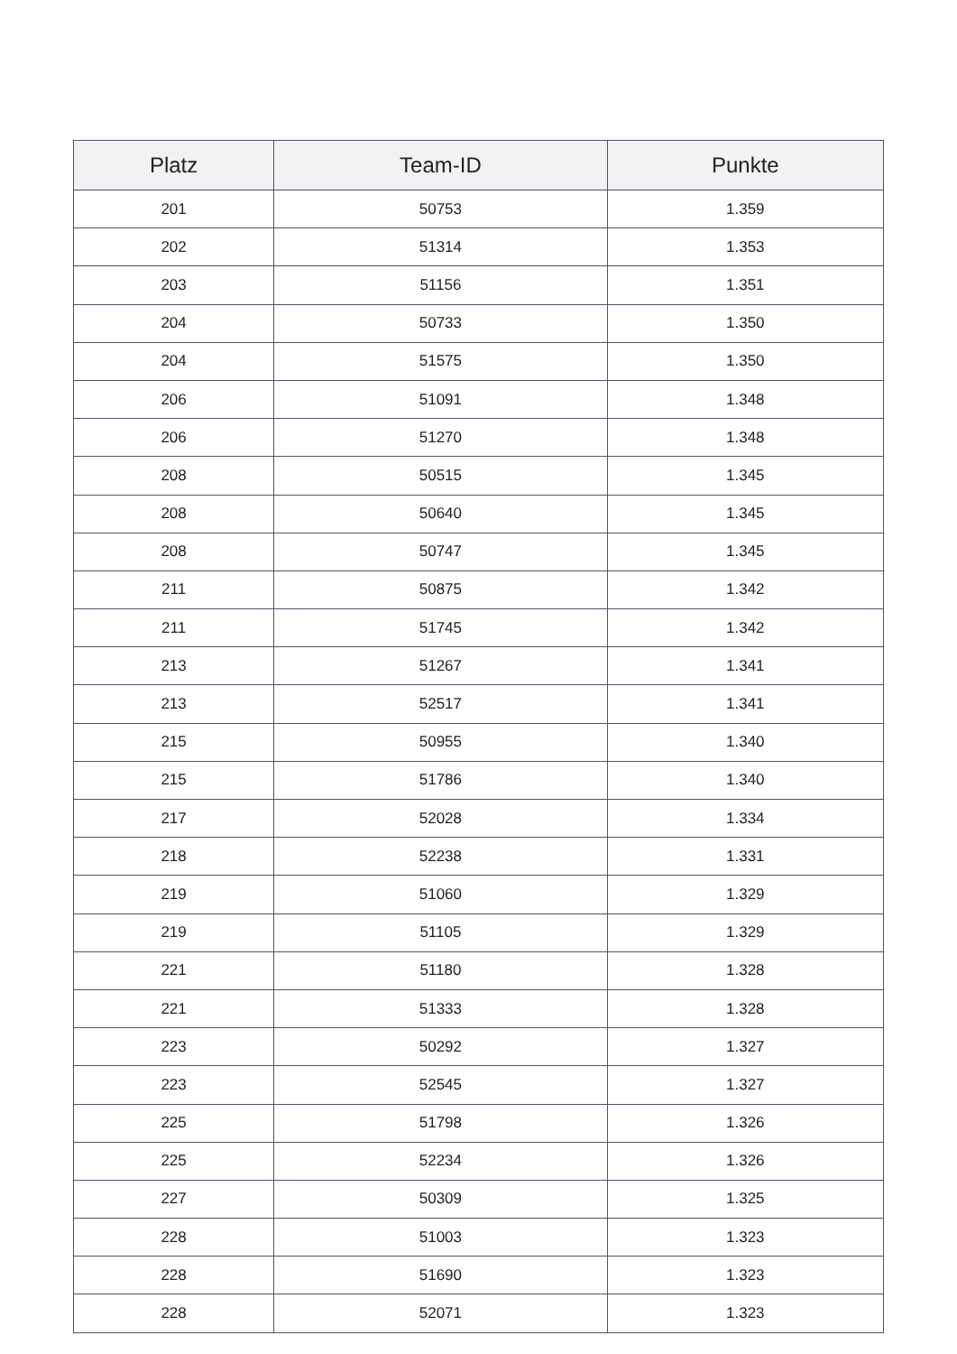| Platz | Team-ID | Punkte |
| --- | --- | --- |
| 201 | 50753 | 1.359 |
| 202 | 51314 | 1.353 |
| 203 | 51156 | 1.351 |
| 204 | 50733 | 1.350 |
| 204 | 51575 | 1.350 |
| 206 | 51091 | 1.348 |
| 206 | 51270 | 1.348 |
| 208 | 50515 | 1.345 |
| 208 | 50640 | 1.345 |
| 208 | 50747 | 1.345 |
| 211 | 50875 | 1.342 |
| 211 | 51745 | 1.342 |
| 213 | 51267 | 1.341 |
| 213 | 52517 | 1.341 |
| 215 | 50955 | 1.340 |
| 215 | 51786 | 1.340 |
| 217 | 52028 | 1.334 |
| 218 | 52238 | 1.331 |
| 219 | 51060 | 1.329 |
| 219 | 51105 | 1.329 |
| 221 | 51180 | 1.328 |
| 221 | 51333 | 1.328 |
| 223 | 50292 | 1.327 |
| 223 | 52545 | 1.327 |
| 225 | 51798 | 1.326 |
| 225 | 52234 | 1.326 |
| 227 | 50309 | 1.325 |
| 228 | 51003 | 1.323 |
| 228 | 51690 | 1.323 |
| 228 | 52071 | 1.323 |